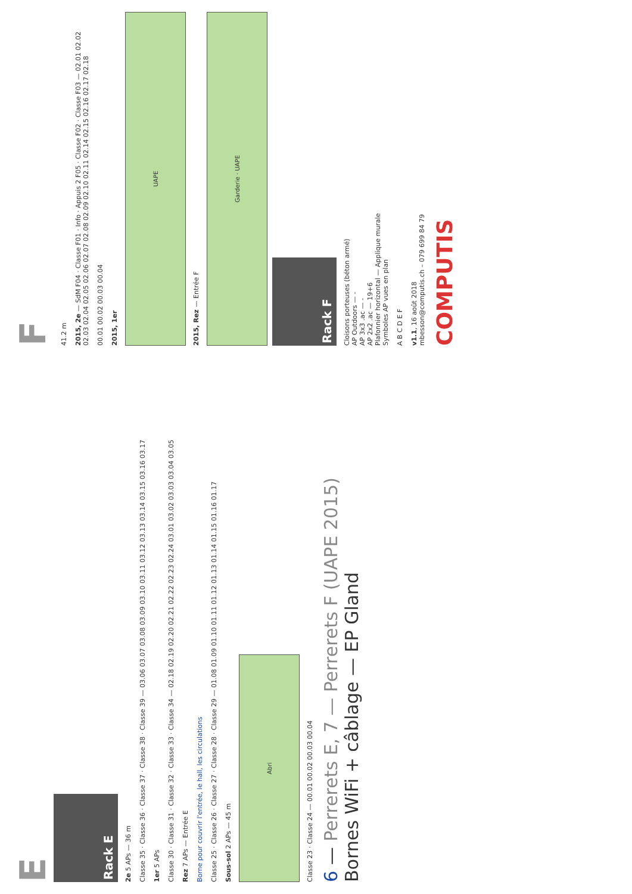E
Rack E
2e 5 APs — 36 m
Classe 35 · Classe 36 · Classe 37 · Classe 38 · Classe 39 — 03.06 03.07 03.08 03.09 03.10 03.11 03.12 03.13 03.14 03.15 03.16 03.17
1er 5 APs
Classe 30 · Classe 31 · Classe 32 · Classe 33 · Classe 34 — 02.18 02.19 02.20 02.21 02.22 02.23 02.24 03.01 03.02 03.03 03.04 03.05
Rez 7 APs — Entrée E
Borne pour couvrir l'entrée, le hall, les circulations
Classe 25 · Classe 26 · Classe 27 · Classe 28 · Classe 29 — 01.08 01.09 01.10 01.11 01.12 01.13 01.14 01.15 01.16 01.17
Sous-sol 2 APs — 45 m
Abri
Classe 23 · Classe 24 — 00.01 00.02 00.03 00.04
6 — Perrerets E, 7 — Perrerets F (UAPE 2015)
Bornes WiFi + câblage — EP Gland
F
41.2 m
2015, 2e — SdM F04 · Classe F01 · Info · Appuis 2 F05 · Classe F02 · Classe F03 — 02.01 02.02 02.03 02.04 02.05 02.06 02.07 02.08 02.09 02.10 02.11 02.14 02.15 02.16 02.17 02.18
00.01 00.02 00.03 00.04
2015, 1er
UAPE
2015, Rez — Entrée F
Garderie · UAPE
Rack F
Cloisons porteuses (béton armé)
AP Outdoors — -
AP 3x3 .ac — -
AP 2x2 .ac — 19+6
Plafonnier horizontal — Applique murale
Symboles AP vues en plan
A B C D E F
v1.1, 16 août 2018
mbesson@computis.ch – 079 699 84 79
COMPUTIS